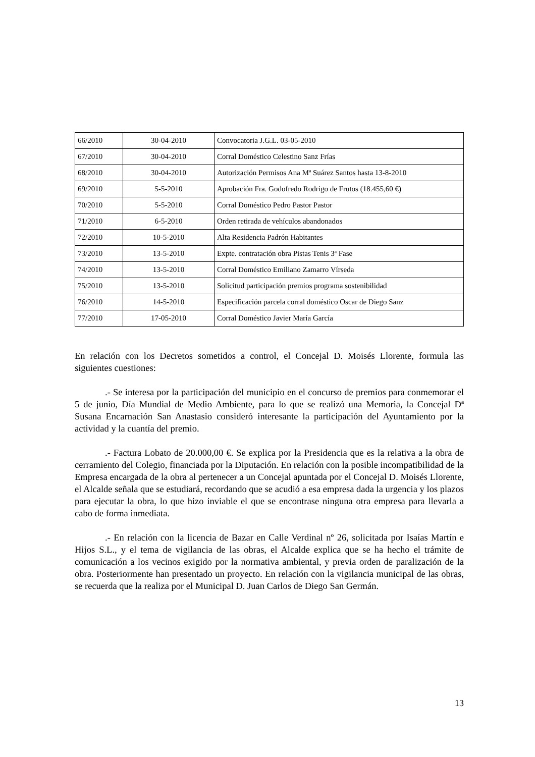| 66/2010 | 30-04-2010 | Convocatoria J.G.L. 03-05-2010 |
| 67/2010 | 30-04-2010 | Corral Doméstico Celestino Sanz Frías |
| 68/2010 | 30-04-2010 | Autorización Permisos Ana Mª Suárez Santos hasta 13-8-2010 |
| 69/2010 | 5-5-2010 | Aprobación Fra. Godofredo Rodrigo de Frutos (18.455,60 €) |
| 70/2010 | 5-5-2010 | Corral Doméstico Pedro Pastor Pastor |
| 71/2010 | 6-5-2010 | Orden retirada de vehículos abandonados |
| 72/2010 | 10-5-2010 | Alta Residencia Padrón Habitantes |
| 73/2010 | 13-5-2010 | Expte. contratación obra Pistas Tenis 3ª Fase |
| 74/2010 | 13-5-2010 | Corral Doméstico Emiliano Zamarro Vírseda |
| 75/2010 | 13-5-2010 | Solicitud participación premios programa sostenibilidad |
| 76/2010 | 14-5-2010 | Especificación parcela corral doméstico Oscar de Diego Sanz |
| 77/2010 | 17-05-2010 | Corral Doméstico Javier María García |
En relación con los Decretos sometidos a control, el Concejal D. Moisés Llorente, formula las siguientes cuestiones:
.- Se interesa por la participación del municipio en el concurso de premios para conmemorar el 5 de junio, Día Mundial de Medio Ambiente, para lo que se realizó una Memoria, la Concejal Dª Susana Encarnación San Anastasio consideró interesante la participación del Ayuntamiento por la actividad y la cuantía del premio.
.- Factura Lobato de 20.000,00 €. Se explica por la Presidencia que es la relativa a la obra de cerramiento del Colegio, financiada por la Diputación. En relación con la posible incompatibilidad de la Empresa encargada de la obra al pertenecer a un Concejal apuntada por el Concejal D. Moisés Llorente, el Alcalde señala que se estudiará, recordando que se acudió a esa empresa dada la urgencia y los plazos para ejecutar la obra, lo que hizo inviable el que se encontrase ninguna otra empresa para llevarla a cabo de forma inmediata.
.- En relación con la licencia de Bazar en Calle Verdinal nº 26, solicitada por Isaías Martín e Hijos S.L., y el tema de vigilancia de las obras, el Alcalde explica que se ha hecho el trámite de comunicación a los vecinos exigido por la normativa ambiental, y previa orden de paralización de la obra. Posteriormente han presentado un proyecto. En relación con la vigilancia municipal de las obras, se recuerda que la realiza por el Municipal D. Juan Carlos de Diego San Germán.
13